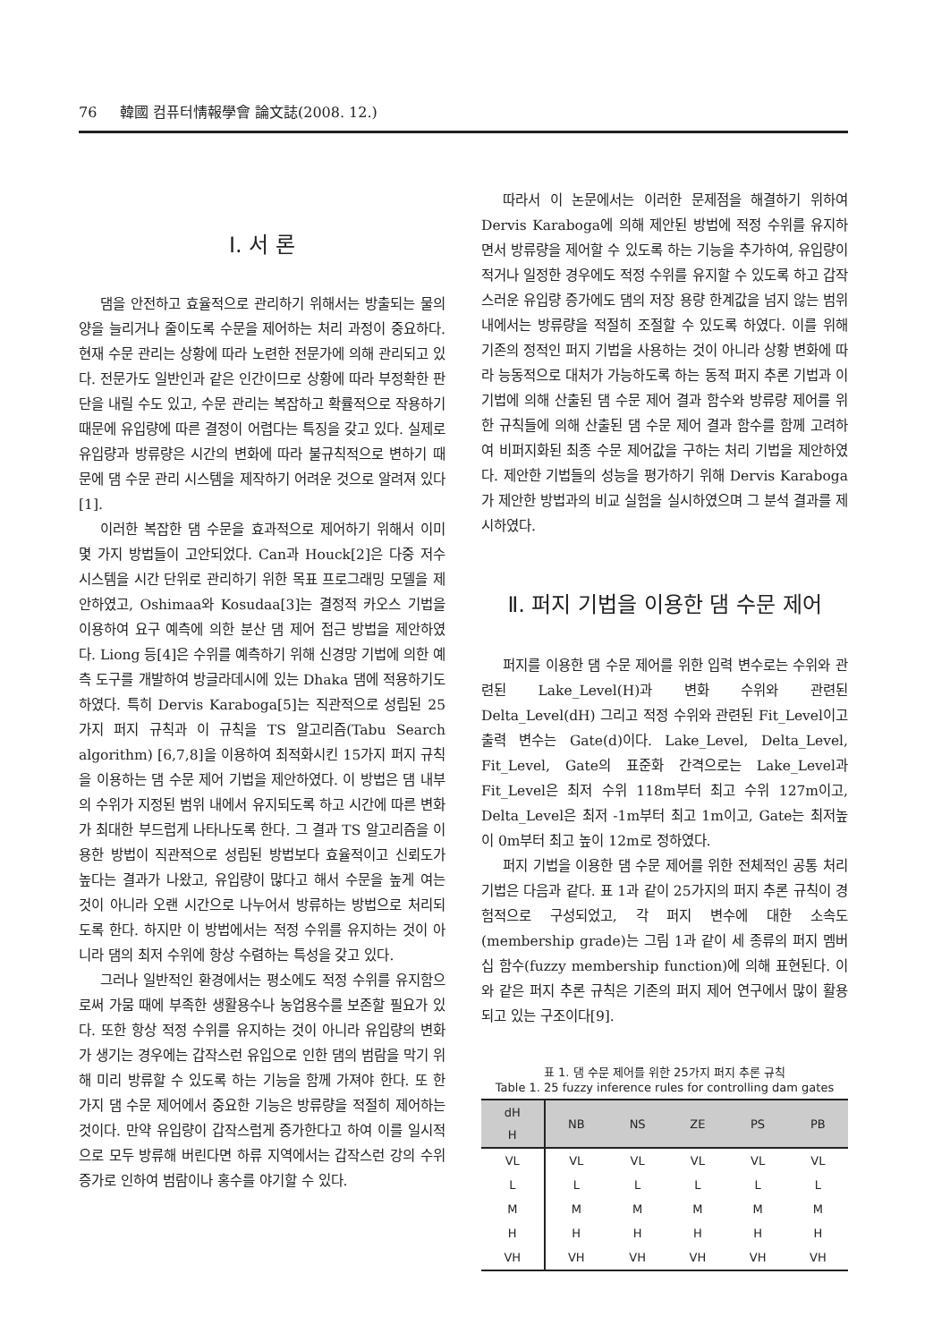76 韓國 컴퓨터情報學會 論文誌(2008. 12.)
Ⅰ. 서 론
댐을 안전하고 효율적으로 관리하기 위해서는 방출되는 물의 양을 늘리거나 줄이도록 수문을 제어하는 처리 과정이 중요하다. 현재 수문 관리는 상황에 따라 노련한 전문가에 의해 관리되고 있다. 전문가도 일반인과 같은 인간이므로 상황에 따라 부정확한 판단을 내릴 수도 있고, 수문 관리는 복잡하고 확률적으로 작용하기 때문에 유입량에 따른 결정이 어렵다는 특징을 갖고 있다. 실제로 유입량과 방류량은 시간의 변화에 따라 불규칙적으로 변하기 때문에 댐 수문 관리 시스템을 제작하기 어려운 것으로 알려져 있다[1].
이러한 복잡한 댐 수문을 효과적으로 제어하기 위해서 이미 몇 가지 방법들이 고안되었다. Can과 Houck[2]은 다중 저수 시스템을 시간 단위로 관리하기 위한 목표 프로그래밍 모델을 제안하였고, Oshimaa와 Kosudaa[3]는 결정적 카오스 기법을 이용하여 요구 예측에 의한 분산 댐 제어 접근 방법을 제안하였다. Liong 등[4]은 수위를 예측하기 위해 신경망 기법에 의한 예측 도구를 개발하여 방글라데시에 있는 Dhaka 댐에 적용하기도 하였다. 특히 Dervis Karaboga[5]는 직관적으로 성립된 25가지 퍼지 규칙과 이 규칙을 TS 알고리즘(Tabu Search algorithm) [6,7,8]을 이용하여 최적화시킨 15가지 퍼지 규칙을 이용하는 댐 수문 제어 기법을 제안하였다. 이 방법은 댐 내부의 수위가 지정된 범위 내에서 유지되도록 하고 시간에 따른 변화가 최대한 부드럽게 나타나도록 한다. 그 결과 TS 알고리즘을 이용한 방법이 직관적으로 성립된 방법보다 효율적이고 신뢰도가 높다는 결과가 나왔고, 유입량이 많다고 해서 수문을 높게 여는 것이 아니라 오랜 시간으로 나누어서 방류하는 방법으로 처리되도록 한다. 하지만 이 방법에서는 적정 수위를 유지하는 것이 아니라 댐의 최저 수위에 항상 수렴하는 특성을 갖고 있다.
그러나 일반적인 환경에서는 평소에도 적정 수위를 유지함으로써 가뭄 때에 부족한 생활용수나 농업용수를 보존할 필요가 있다. 또한 항상 적정 수위를 유지하는 것이 아니라 유입량의 변화가 생기는 경우에는 갑작스런 유입으로 인한 댐의 범람을 막기 위해 미리 방류할 수 있도록 하는 기능을 함께 가져야 한다. 또 한 가지 댐 수문 제어에서 중요한 기능은 방류량을 적절히 제어하는 것이다. 만약 유입량이 갑작스럽게 증가한다고 하여 이를 일시적으로 모두 방류해 버린다면 하류 지역에서는 갑작스런 강의 수위 증가로 인하여 범람이나 홍수를 야기할 수 있다.
따라서 이 논문에서는 이러한 문제점을 해결하기 위하여 Dervis Karaboga에 의해 제안된 방법에 적정 수위를 유지하면서 방류량을 제어할 수 있도록 하는 기능을 추가하여, 유입량이 적거나 일정한 경우에도 적정 수위를 유지할 수 있도록 하고 갑작스러운 유입량 증가에도 댐의 저장 용량 한계값을 넘지 않는 범위 내에서는 방류량을 적절히 조절할 수 있도록 하였다. 이를 위해 기존의 정적인 퍼지 기법을 사용하는 것이 아니라 상황 변화에 따라 능동적으로 대처가 가능하도록 하는 동적 퍼지 추론 기법과 이 기법에 의해 산출된 댐 수문 제어 결과 함수와 방류량 제어를 위한 규칙들에 의해 산출된 댐 수문 제어 결과 함수를 함께 고려하여 비퍼지화된 최종 수문 제어값을 구하는 처리 기법을 제안하였다. 제안한 기법들의 성능을 평가하기 위해 Dervis Karaboga가 제안한 방법과의 비교 실험을 실시하였으며 그 분석 결과를 제시하였다.
Ⅱ. 퍼지 기법을 이용한 댐 수문 제어
퍼지를 이용한 댐 수문 제어를 위한 입력 변수로는 수위와 관련된 Lake_Level(H)과 변화 수위와 관련된 Delta_Level(dH) 그리고 적정 수위와 관련된 Fit_Level이고 출력 변수는 Gate(d)이다. Lake_Level, Delta_Level, Fit_Level, Gate의 표준화 간격으로는 Lake_Level과 Fit_Level은 최저 수위 118m부터 최고 수위 127m이고, Delta_Level은 최저 -1m부터 최고 1m이고, Gate는 최저높이 0m부터 최고 높이 12m로 정하였다.
퍼지 기법을 이용한 댐 수문 제어를 위한 전체적인 공통 처리 기법은 다음과 같다. 표 1과 같이 25가지의 퍼지 추론 규칙이 경험적으로 구성되었고, 각 퍼지 변수에 대한 소속도(membership grade)는 그림 1과 같이 세 종류의 퍼지 멤버십 함수(fuzzy membership function)에 의해 표현된다. 이와 같은 퍼지 추론 규칙은 기존의 퍼지 제어 연구에서 많이 활용되고 있는 구조이다[9].
표 1. 댐 수문 제어를 위한 25가지 퍼지 추론 규칙
Table 1. 25 fuzzy inference rules for controlling dam gates
| dH H | NB | NS | ZE | PS | PB |
| --- | --- | --- | --- | --- | --- |
| VL | VL | VL | VL | VL | VL |
| L | L | L | L | L | L |
| M | M | M | M | M | M |
| H | H | H | H | H | H |
| VH | VH | VH | VH | VH | VH |